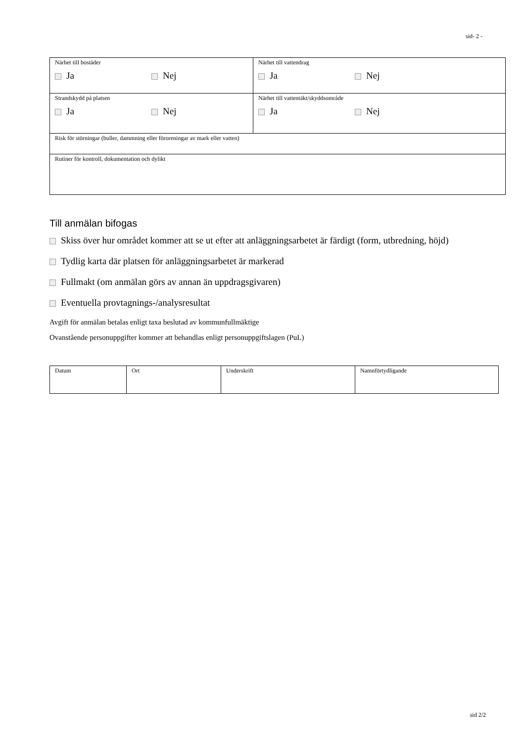sid- 2 -
| Närhet till bostäder Ja Nej | Närhet till vattendrag Ja Nej |
| Strandskydd på platsen Ja Nej | Närhet till vattentäkt/skyddsområde Ja Nej |
| Risk för störningar (buller, dammning eller föroreningar av mark eller vatten) | |
| Rutiner för kontroll, dokumentation och dylikt | |
Till anmälan bifogas
Skiss över hur området kommer att se ut efter att anläggningsarbetet är färdigt (form, utbredning, höjd)
Tydlig karta där platsen för anläggningsarbetet är markerad
Fullmakt (om anmälan görs av annan än uppdragsgivaren)
Eventuella provtagnings-/analysresultat
Avgift för anmälan betalas enligt taxa beslutad av kommunfullmäktige
Ovanstående personuppgifter kommer att behandlas enligt personuppgiftslagen (PuL)
| Datum | Ort | Underskrift | Namnförtydligande |
sid 2/2